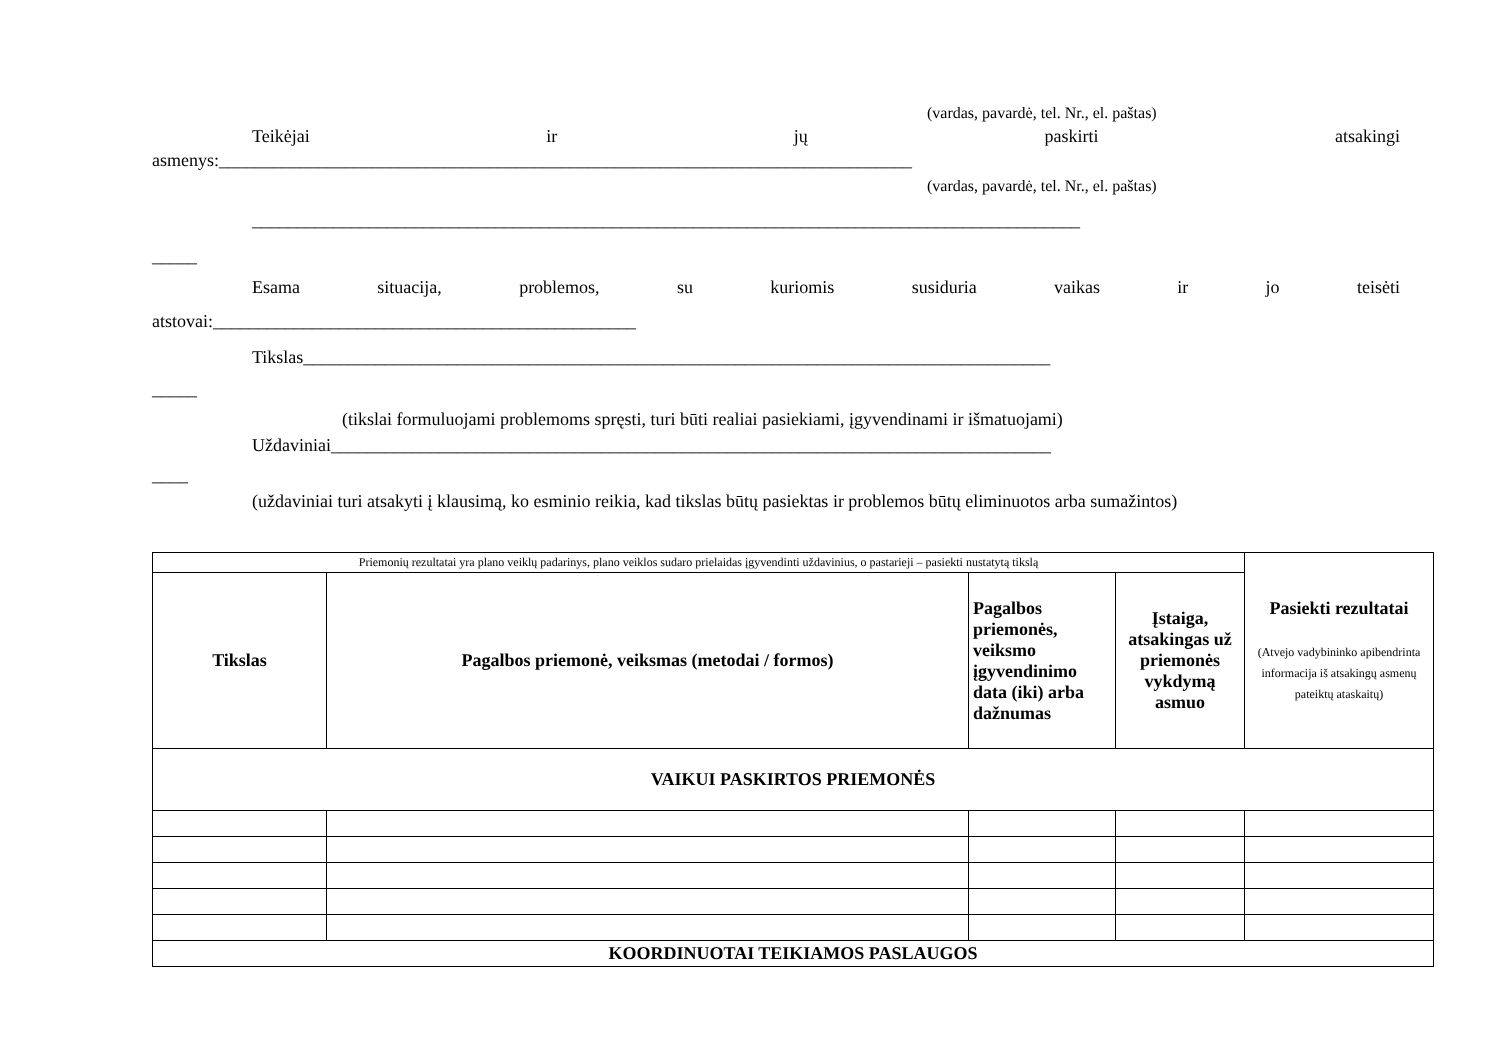(vardas, pavardė, tel. Nr., el. paštas)
Teikėjai ir jų paskirti atsakingi
asmenys:_____________________________________________________________________________
(vardas, pavardė, tel. Nr., el. paštas)
____________________________________________________________________________________________
_____
Esama situacija, problemos, su kuriomis susiduria vaikas ir jo teisėti
atstovai:_______________________________________________
Tikslas___________________________________________________________________________________
_____
(tikslai formuluojami problemoms spręsti, turi būti realiai pasiekiami, įgyvendinami ir išmatuojami)
Uždaviniai________________________________________________________________________________
____
(uždaviniai turi atsakyti į klausimą, ko esminio reikia, kad tikslas būtų pasiektas ir problemos būtų eliminuotos arba sumažintos)
| Priemonių rezultatai yra plano veiklų padarinys, plano veiklos sudaro prielaidas įgyvendinti uždavinius, o pastarieji – pasiekti nustatytą tikslą | | | | Pasiekti rezultatai (Atvejo vadybininko apibendrinta informacija iš atsakingų asmenų pateiktų ataskaitų) |
| Tikslas | Pagalbos priemonė, veiksmas (metodai / formos) | Pagalbos priemonės, veiksmo įgyvendinimo data (iki) arba dažnumas | Įstaiga, atsakingas už priemonės vykdymą asmuo | |
| VAIKUI PASKIRTOS PRIEMONĖS | | | | |
| KOORDINUOTAI TEIKIAMOS PASLAUGOS | | | | |